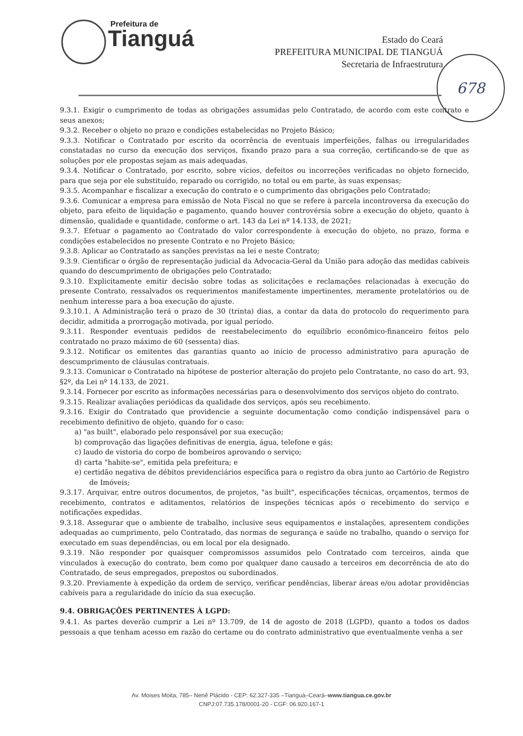Prefeitura de
Tianguá
Estado do Ceará
PREFEITURA MUNICIPAL DE TIANGUÁ
Secretaria de Infraestrutura
678
9.3.1. Exigir o cumprimento de todas as obrigações assumidas pelo Contratado, de acordo com este contrato e seus anexos;
9.3.2. Receber o objeto no prazo e condições estabelecidas no Projeto Básico;
9.3.3. Notificar o Contratado por escrito da ocorrência de eventuais imperfeições, falhas ou irregularidades constatadas no curso da execução dos serviços, fixando prazo para a sua correção, certificando-se de que as soluções por ele propostas sejam as mais adequadas.
9.3.4. Notificar o Contratado, por escrito, sobre vícios, defeitos ou incorreções verificadas no objeto fornecido, para que seja por ele substituído, reparado ou corrigido, no total ou em parte, às suas expensas;
9.3.5. Acompanhar e fiscalizar a execução do contrato e o cumprimento das obrigações pelo Contratado;
9.3.6. Comunicar a empresa para emissão de Nota Fiscal no que se refere à parcela incontroversa da execução do objeto, para efeito de liquidação e pagamento, quando houver controvérsia sobre a execução do objeto, quanto à dimensão, qualidade e quantidade, conforme o art. 143 da Lei nº 14.133, de 2021;
9.3.7. Efetuar o pagamento ao Contratado do valor correspondente à execução do objeto, no prazo, forma e condições estabelecidos no presente Contrato e no Projeto Básico;
9.3.8. Aplicar ao Contratado as sanções previstas na lei e neste Contrato;
9.3.9. Cientificar o órgão de representação judicial da Advocacia-Geral da União para adoção das medidas cabíveis quando do descumprimento de obrigações pelo Contratado;
9.3.10. Explicitamente emitir decisão sobre todas as solicitações e reclamações relacionadas à execução do presente Contrato, ressalvados os requerimentos manifestamente impertinentes, meramente protelatórios ou de nenhum interesse para a boa execução do ajuste.
9.3.10.1. A Administração terá o prazo de 30 (trinta) dias, a contar da data do protocolo do requerimento para decidir, admitida a prorrogação motivada, por igual período.
9.3.11. Responder eventuais pedidos de reestabelecimento do equilíbrio econômico-financeiro feitos pelo contratado no prazo máximo de 60 (sessenta) dias.
9.3.12. Notificar os emitentes das garantias quanto ao início de processo administrativo para apuração de descumprimento de cláusulas contratuais.
9.3.13. Comunicar o Contratado na hipótese de posterior alteração do projeto pelo Contratante, no caso do art. 93, §2º, da Lei nº 14.133, de 2021.
9.3.14. Fornecer por escrito as informações necessárias para o desenvolvimento dos serviços objeto do contrato.
9.3.15. Realizar avaliações periódicas da qualidade dos serviços, após seu recebimento.
9.3.16. Exigir do Contratado que providencie a seguinte documentação como condição indispensável para o recebimento definitivo de objeto, quando for o caso:
a) "as built", elaborado pelo responsável por sua execução;
b) comprovação das ligações definitivas de energia, água, telefone e gás;
c) laudo de vistoria do corpo de bombeiros aprovando o serviço;
d) carta "habite-se", emitida pela prefeitura; e
e) certidão negativa de débitos previdenciários específica para o registro da obra junto ao Cartório de Registro de Imóveis;
9.3.17. Arquivar, entre outros documentos, de projetos, "as built", especificações técnicas, orçamentos, termos de recebimento, contratos e aditamentos, relatórios de inspeções técnicas após o recebimento do serviço e notificações expedidas.
9.3.18. Assegurar que o ambiente de trabalho, inclusive seus equipamentos e instalações, apresentem condições adequadas ao cumprimento, pelo Contratado, das normas de segurança e saúde no trabalho, quando o serviço for executado em suas dependências, ou em local por ela designado.
9.3.19. Não responder por quaisquer compromissos assumidos pelo Contratado com terceiros, ainda que vinculados à execução do contrato, bem como por qualquer dano causado a terceiros em decorrência de ato do Contratado, de seus empregados, prepostos ou subordinados.
9.3.20. Previamente à expedição da ordem de serviço, verificar pendências, liberar áreas e/ou adotar providências cabíveis para a regularidade do início da sua execução.
9.4. OBRIGAÇÕES PERTINENTES À LGPD:
9.4.1. As partes deverão cumprir a Lei nº 13.709, de 14 de agosto de 2018 (LGPD), quanto a todos os dados pessoais a que tenham acesso em razão do certame ou do contrato administrativo que eventualmente venha a ser
Av. Moises Moita, 785– Nenê Plácido - CEP: 62.327-335 –Tianguá–Ceará–www.tiangua.ce.gov.br
CNPJ:07.735.178/0001-20 - CGF: 06.920.167-1